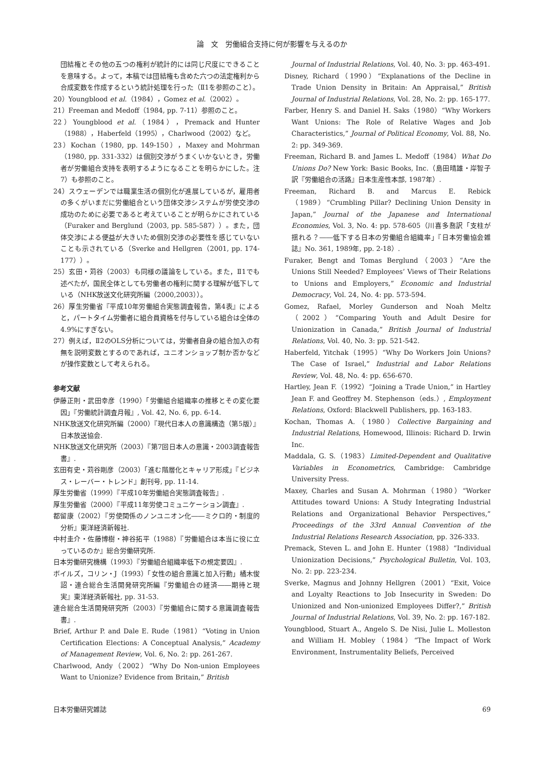論　文　労働組合支持に何が影響を与えるのか
団結権とその他の五つの権利が統計的には同じ尺度にできることを意味する。よって，本稿では団結権も含めた六つの法定権利から合成変数を作成するという統計処理を行った（Ⅱ1を参照のこと）。
20）Youngblood et al.（1984），Gomez et al.（2002）。
21）Freeman and Medoff（1984, pp. 7-11）参照のこと。
22）Youngblood et al.（1984），Premack and Hunter（1988），Haberfeld（1995），Charlwood（2002）など。
23）Kochan（1980, pp. 149-150），Maxey and Mohrman（1980, pp. 331-332）は個別交渉がうまくいかないとき，労働者が労働組合支持を表明するようになることを明らかにした。注7）も参照のこと。
24）スウェーデンでは職業生活の個別化が進展しているが，雇用者の多くがいまだに労働組合という団体交渉システムが労使交渉の成功のために必要であると考えていることが明らかにされている（Furaker and Berglund（2003, pp. 585-587））。また，団体交渉による便益が大きいため個別交渉の必要性を感じていないことも示されている（Sverke and Hellgren（2001, pp. 174-177））。
25）玄田・苅谷（2003）も同様の議論をしている。また，Ⅱ1でも述べたが，国民全体としても労働者の権利に関する理解が低下している（NHK放送文化研究所編（2000,2003））。
26）厚生労働省『平成10年労働組合実態調査報告，第4表』によると，パートタイム労働者に組合員資格を付与している組合は全体の4.9%にすぎない。
27）例えば，Ⅱ2のOLS分析については，労働者自身の組合加入の有無を説明変数とするのであれば，ユニオンショップ制か否かなどが操作変数として考えられる。
参考文献
伊藤正則・武田幸彦（1990）「労働組合組織率の推移とその変化要因」『労働統計調査月報』, Vol. 42, No. 6, pp. 6-14.
NHK放送文化研究所編（2000）『現代日本人の意識構造（第5版）』日本放送協会.
NHK放送文化研究所（2003）『第7回日本人の意識・2003調査報告書』.
玄田有史・苅谷剛彦（2003）「進む階層化とキャリア形成」『ビジネス・レーバー・トレンド』創刊号, pp. 11-14.
厚生労働省（1999）『平成10年労働組合実態調査報告』.
厚生労働省（2000）『平成11年労使コミュニケーション調査』.
都留康（2002）『労使関係のノンユニオン化――ミクロ的・制度的分析』東洋経済新報社.
中村圭介・佐藤博樹・神谷拓平（1988）『労働組合は本当に役に立っているのか』総合労働研究所.
日本労働研究機構（1993）『労働組合組織率低下の規定要因』.
ボイルズ，コリン・J（1993）「女性の組合意識と加入行動」橘木俊詔・連合総合生活開発研究所編『労働組合の経済――期待と現実』東洋経済新報社, pp. 31-53.
連合総合生活開発研究所（2003）『労働組合に関する意識調査報告書』.
Brief, Arthur P. and Dale E. Rude（1981）“Voting in Union Certification Elections: A Conceptual Analysis,” Academy of Management Review, Vol. 6, No. 2: pp. 261-267.
Charlwood, Andy（2002）“Why Do Non-union Employees Want to Unionize? Evidence from Britain,” British
Journal of Industrial Relations, Vol. 40, No. 3: pp. 463-491.
Disney, Richard（1990）“Explanations of the Decline in Trade Union Density in Britain: An Appraisal,” British Journal of Industrial Relations, Vol. 28, No. 2: pp. 165-177.
Farber, Henry S. and Daniel H. Saks（1980）“Why Workers Want Unions: The Role of Relative Wages and Job Characteristics,” Journal of Political Economy, Vol. 88, No. 2: pp. 349-369.
Freeman, Richard B. and James L. Medoff（1984）What Do Unions Do? New York: Basic Books, Inc.（島田晴雄・岸智子訳『労働組合の活路』日本生産性本部, 1987年）.
Freeman, Richard B. and Marcus E. Rebick（1989）“Crumbling Pillar? Declining Union Density in Japan,” Journal of the Japanese and International Economies, Vol. 3, No. 4: pp. 578-605（川喜多喬訳「支柱が揺れる？――低下する日本の労働組合組織率」『日本労働協会雑誌』No. 361, 1989年, pp. 2-18）.
Furaker, Bengt and Tomas Berglund（2003）“Are the Unions Still Needed? Employees’ Views of Their Relations to Unions and Employers,” Economic and Industrial Democracy, Vol. 24, No. 4: pp. 573-594.
Gomez, Rafael, Morley Gunderson and Noah Meltz（2002）“Comparing Youth and Adult Desire for Unionization in Canada,” British Journal of Industrial Relations, Vol. 40, No. 3: pp. 521-542.
Haberfeld, Yitchak（1995）“Why Do Workers Join Unions? The Case of Israel,” Industrial and Labor Relations Review, Vol. 48, No. 4: pp. 656-670.
Hartley, Jean F.（1992）“Joining a Trade Union,” in Hartley Jean F. and Geoffrey M. Stephenson（eds.）, Employment Relations, Oxford: Blackwell Publishers, pp. 163-183.
Kochan, Thomas A.（1980）Collective Bargaining and Industrial Relations, Homewood, Illinois: Richard D. Irwin Inc.
Maddala, G. S.（1983）Limited-Dependent and Qualitative Variables in Econometrics, Cambridge: Cambridge University Press.
Maxey, Charles and Susan A. Mohrman（1980）“Worker Attitudes toward Unions: A Study Integrating Industrial Relations and Organizational Behavior Perspectives,” Proceedings of the 33rd Annual Convention of the Industrial Relations Research Association, pp. 326-333.
Premack, Steven L. and John E. Hunter（1988）“Individual Unionization Decisions,” Psychological Bulletin, Vol. 103, No. 2: pp. 223-234.
Sverke, Magnus and Johnny Hellgren（2001）“Exit, Voice and Loyalty Reactions to Job Insecurity in Sweden: Do Unionized and Non-unionized Employees Differ?,” British Journal of Industrial Relations, Vol. 39, No. 2: pp. 167-182.
Youngblood, Stuart A., Angelo S. De Nisi, Julie L. Molleston and William H. Mobley（1984）“The Impact of Work Environment, Instrumentality Beliefs, Perceived
日本労働研究雑誌 69